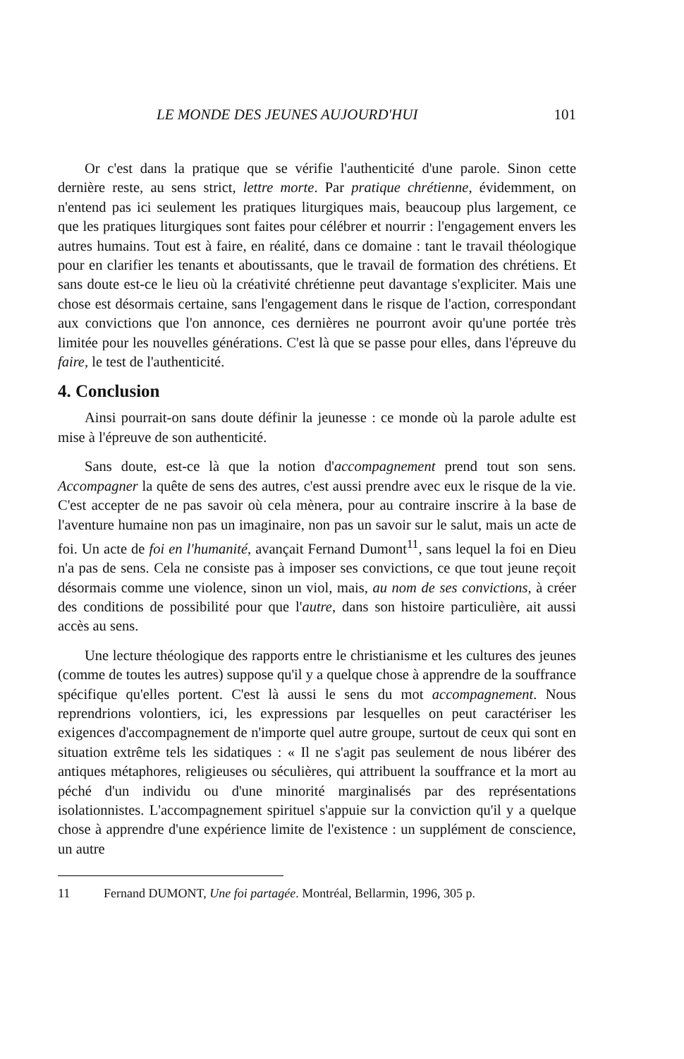LE MONDE DES JEUNES AUJOURD'HUI 101
Or c'est dans la pratique que se vérifie l'authenticité d'une parole. Sinon cette dernière reste, au sens strict, lettre morte. Par pratique chrétienne, évidemment, on n'entend pas ici seulement les pratiques liturgiques mais, beaucoup plus largement, ce que les pratiques liturgiques sont faites pour célébrer et nourrir : l'engagement envers les autres humains. Tout est à faire, en réalité, dans ce domaine : tant le travail théologique pour en clarifier les tenants et aboutissants, que le travail de formation des chrétiens. Et sans doute est-ce le lieu où la créativité chrétienne peut davantage s'expliciter. Mais une chose est désormais certaine, sans l'engagement dans le risque de l'action, correspondant aux convictions que l'on annonce, ces dernières ne pourront avoir qu'une portée très limitée pour les nouvelles générations. C'est là que se passe pour elles, dans l'épreuve du faire, le test de l'authenticité.
4. Conclusion
Ainsi pourrait-on sans doute définir la jeunesse : ce monde où la parole adulte est mise à l'épreuve de son authenticité.
Sans doute, est-ce là que la notion d'accompagnement prend tout son sens. Accompagner la quête de sens des autres, c'est aussi prendre avec eux le risque de la vie. C'est accepter de ne pas savoir où cela mènera, pour au contraire inscrire à la base de l'aventure humaine non pas un imaginaire, non pas un savoir sur le salut, mais un acte de foi. Un acte de foi en l'humanité, avançait Fernand Dumont<sup>11</sup>, sans lequel la foi en Dieu n'a pas de sens. Cela ne consiste pas à imposer ses convictions, ce que tout jeune reçoit désormais comme une violence, sinon un viol, mais, au nom de ses convictions, à créer des conditions de possibilité pour que l'autre, dans son histoire particulière, ait aussi accès au sens.
Une lecture théologique des rapports entre le christianisme et les cultures des jeunes (comme de toutes les autres) suppose qu'il y a quelque chose à apprendre de la souffrance spécifique qu'elles portent. C'est là aussi le sens du mot accompagnement. Nous reprendrions volontiers, ici, les expressions par lesquelles on peut caractériser les exigences d'accompagnement de n'importe quel autre groupe, surtout de ceux qui sont en situation extrême tels les sidatiques : « Il ne s'agit pas seulement de nous libérer des antiques métaphores, religieuses ou séculières, qui attribuent la souffrance et la mort au péché d'un individu ou d'une minorité marginalisés par des représentations isolationnistes. L'accompagnement spirituel s'appuie sur la conviction qu'il y a quelque chose à apprendre d'une expérience limite de l'existence : un supplément de conscience, un autre
11 Fernand DUMONT, Une foi partagée. Montréal, Bellarmin, 1996, 305 p.